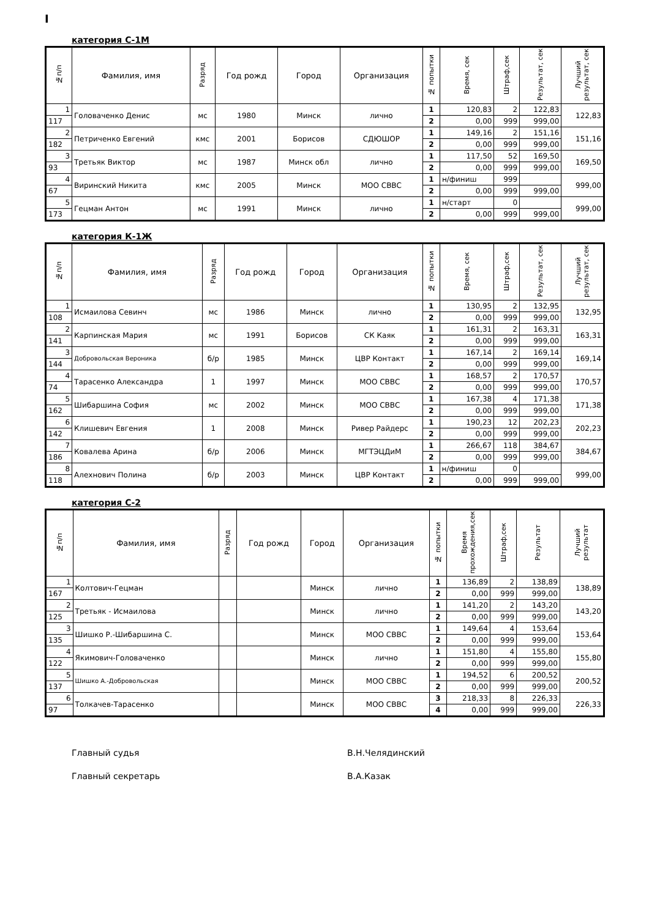I
категория С-1М
| №п/п | Фамилия, имя | Разряд | Год рожд | Город | Организация | № попытки | Время, сек | Штраф,сек | Результат, сек | Лучший результат, сек |
| --- | --- | --- | --- | --- | --- | --- | --- | --- | --- | --- |
| 1 | Головаченко Денис | мс | 1980 | Минск | лично | 1 | 120,83 | 2 | 122,83 | 122,83 |
| 117 | | | | | | 2 | 0,00 | 999 | 999,00 | |
| 2 | Петриченко Евгений | кмс | 2001 | Борисов | СДЮШОР | 1 | 149,16 | 2 | 151,16 | 151,16 |
| 182 | | | | | | 2 | 0,00 | 999 | 999,00 | |
| 3 | Третьяк Виктор | мс | 1987 | Минск обл | лично | 1 | 117,50 | 52 | 169,50 | 169,50 |
| 93 | | | | | | 2 | 0,00 | 999 | 999,00 | |
| 4 | Виринский Никита | кмс | 2005 | Минск | МОО СВВС | 1 | н/финиш | 999 | | 999,00 |
| 67 | | | | | | 2 | 0,00 | 999 | 999,00 | |
| 5 | Гецман Антон | мс | 1991 | Минск | лично | 1 | н/старт | 0 | | 999,00 |
| 173 | | | | | | 2 | 0,00 | 999 | 999,00 | |
категория К-1Ж
| №п/п | Фамилия, имя | Разряд | Год рожд | Город | Организация | № попытки | Время, сек | Штраф,сек | Результат, сек | Лучший результат, сек |
| --- | --- | --- | --- | --- | --- | --- | --- | --- | --- | --- |
| 1 | Исмаилова Севинч | мс | 1986 | Минск | лично | 1 | 130,95 | 2 | 132,95 | 132,95 |
| 108 | | | | | | 2 | 0,00 | 999 | 999,00 | |
| 2 | Карпинская Мария | мс | 1991 | Борисов | СК Каяк | 1 | 161,31 | 2 | 163,31 | 163,31 |
| 141 | | | | | | 2 | 0,00 | 999 | 999,00 | |
| 3 | Добровольская Вероника | б/р | 1985 | Минск | ЦВР Контакт | 1 | 167,14 | 2 | 169,14 | 169,14 |
| 144 | | | | | | 2 | 0,00 | 999 | 999,00 | |
| 4 | Тарасенко Александра | 1 | 1997 | Минск | МОО СВВС | 1 | 168,57 | 2 | 170,57 | 170,57 |
| 74 | | | | | | 2 | 0,00 | 999 | 999,00 | |
| 5 | Шибаршина София | мс | 2002 | Минск | МОО СВВС | 1 | 167,38 | 4 | 171,38 | 171,38 |
| 162 | | | | | | 2 | 0,00 | 999 | 999,00 | |
| 6 | Клишевич Евгения | 1 | 2008 | Минск | Ривер Райдерс | 1 | 190,23 | 12 | 202,23 | 202,23 |
| 142 | | | | | | 2 | 0,00 | 999 | 999,00 | |
| 7 | Ковалева Арина | б/р | 2006 | Минск | МГТЭЦДиМ | 1 | 266,67 | 118 | 384,67 | 384,67 |
| 186 | | | | | | 2 | 0,00 | 999 | 999,00 | |
| 8 | Алехнович Полина | б/р | 2003 | Минск | ЦВР Контакт | 1 | н/финиш | 0 | | 999,00 |
| 118 | | | | | | 2 | 0,00 | 999 | 999,00 | |
категория С-2
| №п/п | Фамилия, имя | Разряд | Год рожд | Город | Организация | № попытки | Время прохождения,сек | Штраф,сек | Результат | Лучший результат |
| --- | --- | --- | --- | --- | --- | --- | --- | --- | --- | --- |
| 1 | Колтович-Гецман | | | Минск | лично | 1 | 136,89 | 2 | 138,89 | 138,89 |
| 167 | | | | | | 2 | 0,00 | 999 | 999,00 | |
| 2 | Третьяк - Исмаилова | | | Минск | лично | 1 | 141,20 | 2 | 143,20 | 143,20 |
| 125 | | | | | | 2 | 0,00 | 999 | 999,00 | |
| 3 | Шишко Р.-Шибаршина С. | | | Минск | МОО СВВС | 1 | 149,64 | 4 | 153,64 | 153,64 |
| 135 | | | | | | 2 | 0,00 | 999 | 999,00 | |
| 4 | Якимович-Головаченко | | | Минск | лично | 1 | 151,80 | 4 | 155,80 | 155,80 |
| 122 | | | | | | 2 | 0,00 | 999 | 999,00 | |
| 5 | Шишко А.-Добровольская | | | Минск | МОО СВВС | 1 | 194,52 | 6 | 200,52 | 200,52 |
| 137 | | | | | | 2 | 0,00 | 999 | 999,00 | |
| 6 | Толкачев-Тарасенко | | | Минск | МОО СВВС | 3 | 218,33 | 8 | 226,33 | 226,33 |
| 97 | | | | | | 4 | 0,00 | 999 | 999,00 | |
Главный судья В.Н.Челядинский
Главный секретарь В.А.Казак